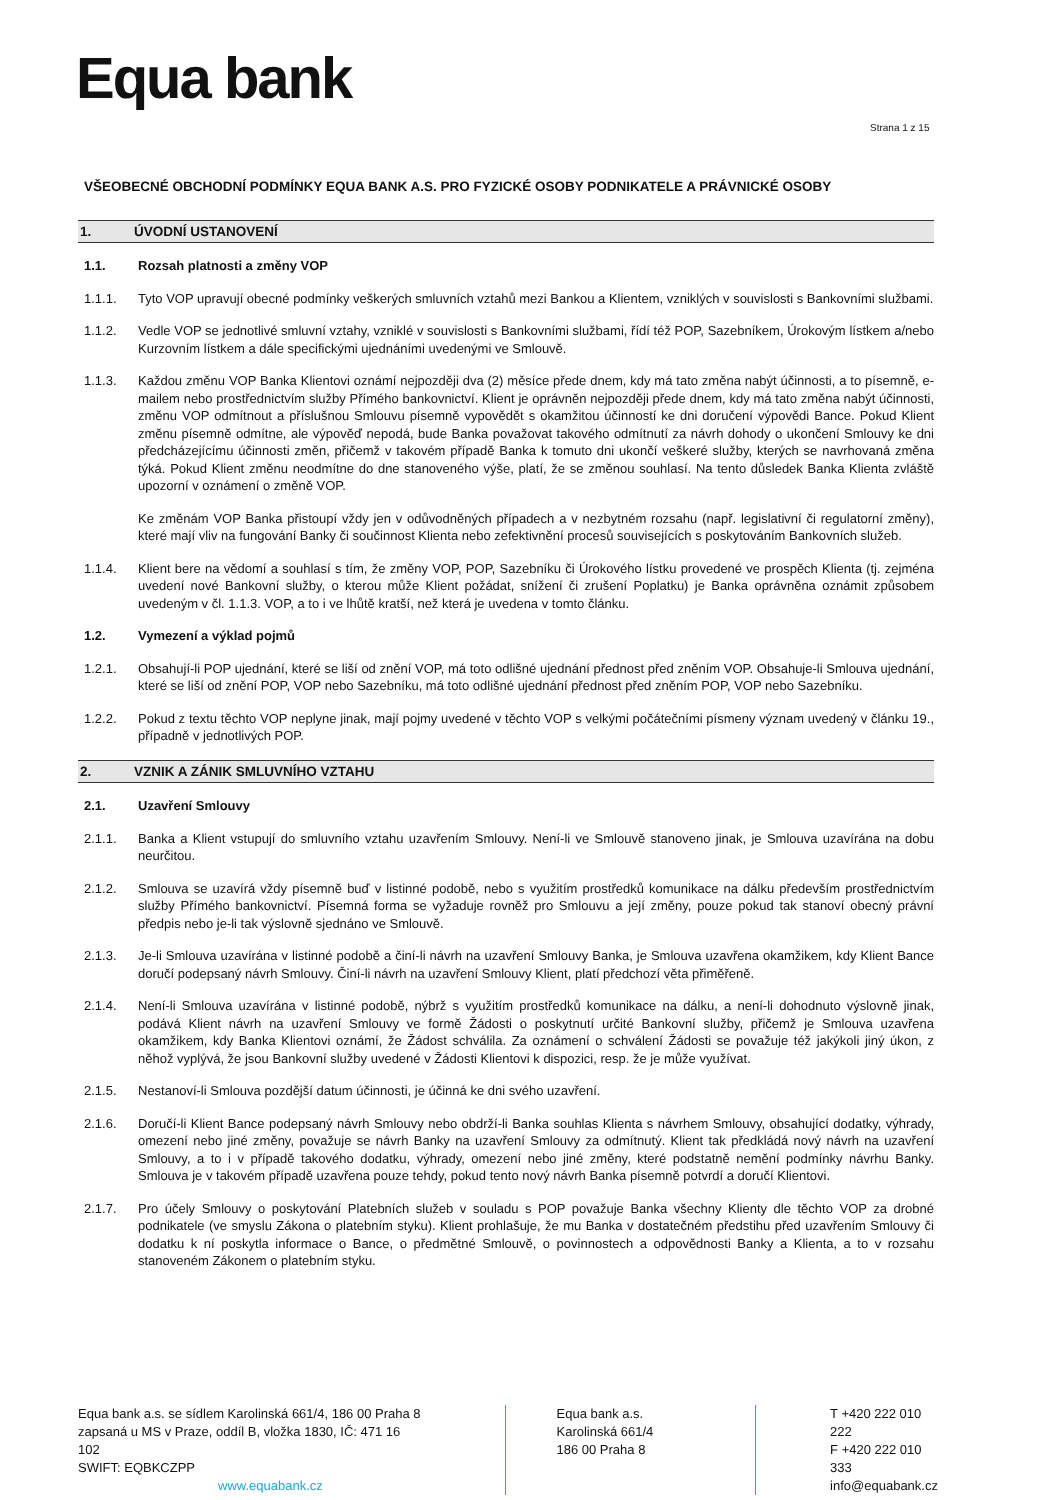Equa bank
Strana 1 z 15
VŠEOBECNÉ OBCHODNÍ PODMÍNKY EQUA BANK A.S. PRO FYZICKÉ OSOBY PODNIKATELE A PRÁVNICKÉ OSOBY
1. ÚVODNÍ USTANOVENÍ
1.1. Rozsah platnosti a změny VOP
1.1.1. Tyto VOP upravují obecné podmínky veškerých smluvních vztahů mezi Bankou a Klientem, vzniklých v souvislosti s Bankovními službami.
1.1.2. Vedle VOP se jednotlivé smluvní vztahy, vzniklé v souvislosti s Bankovními službami, řídí též POP, Sazebníkem, Úrokovým lístkem a/nebo Kurzovním lístkem a dále specifickými ujednáními uvedenými ve Smlouvě.
1.1.3. Každou změnu VOP Banka Klientovi oznámí nejpozději dva (2) měsíce přede dnem, kdy má tato změna nabýt účinnosti, a to písemně, e-mailem nebo prostřednictvím služby Přímého bankovnictví. Klient je oprávněn nejpozději přede dnem, kdy má tato změna nabýt účinnosti, změnu VOP odmítnout a příslušnou Smlouvu písemně vypovědět s okamžitou účinností ke dni doručení výpovědi Bance. Pokud Klient změnu písemně odmítne, ale výpověď nepodá, bude Banka považovat takového odmítnutí za návrh dohody o ukončení Smlouvy ke dni předcházejícímu účinnosti změn, přičemž v takovém případě Banka k tomuto dni ukončí veškeré služby, kterých se navrhovaná změna týká. Pokud Klient změnu neodmítne do dne stanoveného výše, platí, že se změnou souhlasí. Na tento důsledek Banka Klienta zvláště upozorní v oznámení o změně VOP.
Ke změnám VOP Banka přistoupí vždy jen v odůvodněných případech a v nezbytném rozsahu (např. legislativní či regulatorní změny), které mají vliv na fungování Banky či součinnost Klienta nebo zefektivnění procesů souvisejících s poskytováním Bankovních služeb.
1.1.4. Klient bere na vědomí a souhlasí s tím, že změny VOP, POP, Sazebníku či Úrokového lístku provedené ve prospěch Klienta (tj. zejména uvedení nové Bankovní služby, o kterou může Klient požádat, snížení či zrušení Poplatku) je Banka oprávněna oznámit způsobem uvedeným v čl. 1.1.3. VOP, a to i ve lhůtě kratší, než která je uvedena v tomto článku.
1.2. Vymezení a výklad pojmů
1.2.1. Obsahují-li POP ujednání, které se liší od znění VOP, má toto odlišné ujednání přednost před zněním VOP. Obsahuje-li Smlouva ujednání, které se liší od znění POP, VOP nebo Sazebníku, má toto odlišné ujednání přednost před zněním POP, VOP nebo Sazebníku.
1.2.2. Pokud z textu těchto VOP neplyne jinak, mají pojmy uvedené v těchto VOP s velkými počátečními písmeny význam uvedený v článku 19., případně v jednotlivých POP.
2. VZNIK A ZÁNIK SMLUVNÍHO VZTAHU
2.1. Uzavření Smlouvy
2.1.1. Banka a Klient vstupují do smluvního vztahu uzavřením Smlouvy. Není-li ve Smlouvě stanoveno jinak, je Smlouva uzavírána na dobu neurčitou.
2.1.2. Smlouva se uzavírá vždy písemně buď v listinné podobě, nebo s využitím prostředků komunikace na dálku především prostřednictvím služby Přímého bankovnictví. Písemná forma se vyžaduje rovněž pro Smlouvu a její změny, pouze pokud tak stanoví obecný právní předpis nebo je-li tak výslovně sjednáno ve Smlouvě.
2.1.3. Je-li Smlouva uzavírána v listinné podobě a činí-li návrh na uzavření Smlouvy Banka, je Smlouva uzavřena okamžikem, kdy Klient Bance doručí podepsaný návrh Smlouvy. Činí-li návrh na uzavření Smlouvy Klient, platí předchozí věta přiměřeně.
2.1.4. Není-li Smlouva uzavírána v listinné podobě, nýbrž s využitím prostředků komunikace na dálku, a není-li dohodnuto výslovně jinak, podává Klient návrh na uzavření Smlouvy ve formě Žádosti o poskytnutí určité Bankovní služby, přičemž je Smlouva uzavřena okamžikem, kdy Banka Klientovi oznámí, že Žádost schválila. Za oznámení o schválení Žádosti se považuje též jakýkoli jiný úkon, z něhož vyplývá, že jsou Bankovní služby uvedené v Žádosti Klientovi k dispozici, resp. že je může využívat.
2.1.5. Nestanoví-li Smlouva pozdější datum účinnosti, je účinná ke dni svého uzavření.
2.1.6. Doručí-li Klient Bance podepsaný návrh Smlouvy nebo obdrží-li Banka souhlas Klienta s návrhem Smlouvy, obsahující dodatky, výhrady, omezení nebo jiné změny, považuje se návrh Banky na uzavření Smlouvy za odmítnutý. Klient tak předkládá nový návrh na uzavření Smlouvy, a to i v případě takového dodatku, výhrady, omezení nebo jiné změny, které podstatně nemění podmínky návrhu Banky. Smlouva je v takovém případě uzavřena pouze tehdy, pokud tento nový návrh Banka písemně potvrdí a doručí Klientovi.
2.1.7. Pro účely Smlouvy o poskytování Platebních služeb v souladu s POP považuje Banka všechny Klienty dle těchto VOP za drobné podnikatele (ve smyslu Zákona o platebním styku). Klient prohlašuje, že mu Banka v dostatečném předstihu před uzavřením Smlouvy či dodatku k ní poskytla informace o Bance, o předmětné Smlouvě, o povinnostech a odpovědnosti Banky a Klienta, a to v rozsahu stanoveném Zákonem o platebním styku.
Equa bank a.s. se sídlem Karolinská 661/4, 186 00 Praha 8
zapsaná u MS v Praze, oddíl B, vložka 1830, IČ: 471 16 102
SWIFT: EQBKCZPP www.equabank.cz
Equa bank a.s.
Karolinská 661/4
186 00 Praha 8
T +420 222 010 222
F +420 222 010 333
info@equabank.cz